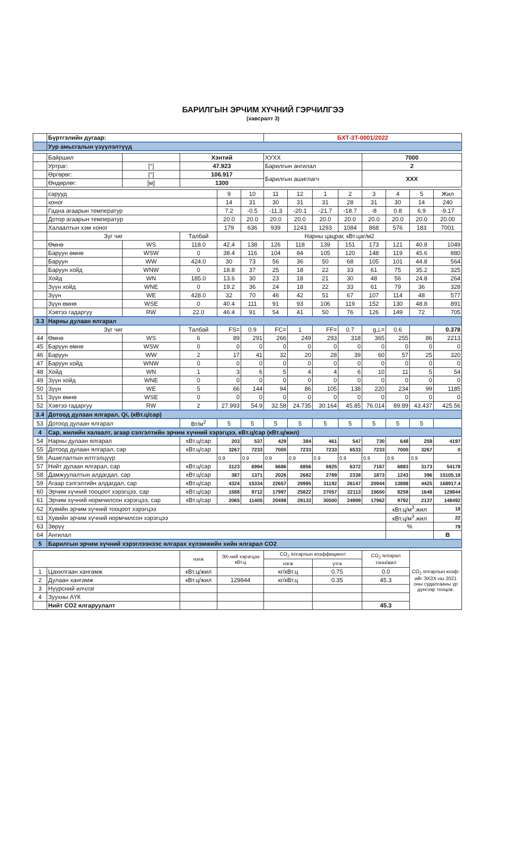БАРИЛГЫН ЭРЧИМ ХҮЧНИЙ ГЭРЧИЛГЭЭ
(хавсралт 3)
| | Бүртгэлийн дугаар: | | | | | БХТ-3Т-0001/2022 | | | | | | | |
| | Уур амьсгалын үзүүлэлтүүд | | | | | | | | | | | | |
| | Байршил | | Хэнтий | | | ХУХХ | | | | 7000 | | | |
| | Уртраг: | [°] | 47.923 | | | Барилгын ангилал | | | | 2 | | | |
| | Өргөрөг: | [°] | 106.917 | | | Барилгын ашиглагч | | | | XXX | | | |
| | Өндөрлөг: | [м] | 1300 | | | | | | | | | | |
| | сарууд | | | 9 | 10 | 11 | 12 | 1 | 2 | 3 | 4 | 5 | Жил |
| | хоног | | | 14 | 31 | 30 | 31 | 31 | 28 | 31 | 30 | 14 | 240 |
| | Гадна агаарын температур | | | 7.2 | -0.5 | -11.3 | -20.1 | -21.7 | -18.7 | -8 | 0.8 | 6.9 | -9.17 |
| | Дотор агаарын температур | | | 20.0 | 20.0 | 20.0 | 20.0 | 20.0 | 20.0 | 20.0 | 20.0 | 20.0 | 20.00 |
| | Халаалтын хэм хоног | | | 179 | 636 | 939 | 1243 | 1293 | 1084 | 868 | 576 | 183 | 7001 |
| | Зүг чиг | | Талбай | Нарны цацраг, кВт.цаг/м2 | | | | | | | | | |
| | Өмнө | WS | 118.0 | 42.4 | 138 | 126 | 118 | 139 | 151 | 173 | 121 | 40.8 | 1049 |
| | Баруун өмнө | WSW | 0 | 38.4 | 116 | 104 | 84 | 105 | 120 | 148 | 119 | 45.6 | 880 |
| | Баруун | WW | 424.0 | 30 | 73 | 56 | 36 | 50 | 68 | 105 | 101 | 44.8 | 564 |
| | Баруун хойд | WNW | 0 | 18.8 | 37 | 25 | 18 | 22 | 33 | 61 | 75 | 35.2 | 325 |
| | Хойд | WN | 185.0 | 13.6 | 30 | 23 | 18 | 21 | 30 | 48 | 56 | 24.8 | 264 |
| | Зүүн хойд | WNE | 0 | 19.2 | 36 | 24 | 18 | 22 | 33 | 61 | 79 | 36 | 328 |
| | Зүүн | WE | 428.0 | 32 | 70 | 46 | 42 | 51 | 67 | 107 | 114 | 48 | 577 |
| | Зүүн өмнө | WSE | 0 | 40.4 | 111 | 91 | 93 | 106 | 119 | 152 | 130 | 48.8 | 891 |
| | Хэвтээ гадаргуу | RW | 22.0 | 46.4 | 91 | 54 | 41 | 50 | 76 | 126 | 149 | 72 | 705 |
| 3.3 | Нарны дулаан ялгарал | | | | | | | | | | | | |
| | Зүг чиг | | Талбай | FS= | 0.9 | FC= | 1 | FF= | 0.7 | g⊥= | 0.6 | | 0.378 |
| 44 | Өмнө | WS | 6 | 89 | 291 | 266 | 249 | 293 | 318 | 365 | 255 | 86 | 2213 |
| 45 | Баруун өмнө | WSW | 0 | 0 | 0 | 0 | 0 | 0 | 0 | 0 | 0 | 0 | 0 |
| 46 | Баруун | WW | 2 | 17 | 41 | 32 | 20 | 28 | 39 | 60 | 57 | 25 | 320 |
| 47 | Баруун хойд | WNW | 0 | 0 | 0 | 0 | 0 | 0 | 0 | 0 | 0 | 0 | 0 |
| 48 | Хойд | WN | 1 | 3 | 6 | 5 | 4 | 4 | 6 | 10 | 11 | 5 | 54 |
| 49 | Зүүн хойд | WNE | 0 | 0 | 0 | 0 | 0 | 0 | 0 | 0 | 0 | 0 | 0 |
| 50 | Зүүн | WE | 5 | 66 | 144 | 94 | 86 | 105 | 138 | 220 | 234 | 99 | 1185 |
| 51 | Зүүн өмнө | WSE | 0 | 0 | 0 | 0 | 0 | 0 | 0 | 0 | 0 | 0 | 0 |
| 52 | Хэвтээ гадаргуу | RW | 2 | 27.993 | 54.9 | 32.58 | 24.735 | 30.164 | 45.85 | 76.014 | 89.89 | 43.437 | 425.56 |
| 3.4 | Дотоод дулаан ялгарал, Qi, (кВт.ц/сар) | | | | | | | | | | | | |
| 53 | Дотоод дулаан ялгарал | | Вт/м<sup>2</sup> | 5 | 5 | 5 | 5 | 5 | 5 | 5 | 5 | 5 | |
| 4 | Сар, жилийн халаалт, агаар сэлгэлтийн эрчим хүчний хэрэгцээ, кВт.ц/сар (кВт.ц/жил) | | | | | | | | | | | | |
| 54 | Нарны дулаан ялгарал | | кВт.ц/сар | 203 | 537 | 429 | 384 | 461 | 547 | 730 | 648 | 259 | 4197 |
| 55 | Дотоод дулаан ялгарал, сар | | кВт.ц/сар | 3267 | 7233 | 7000 | 7233 | 7233 | 6533 | 7233 | 7000 | 3267 | 0 |
| 56 | Ашиглалтын илтгэлцүүр | | | 0.9 | 0.9 | 0.9 | 0.9 | 0.9 | 0.9 | 0.9 | 0.9 | 0.9 | |
| 57 | Нийт дулаан ялгарал, сар | | кВт.ц/сар | 3123 | 6994 | 6686 | 6856 | 6925 | 6372 | 7167 | 6883 | 3173 | 54178 |
| 58 | Дамжуулалтын алдагдал, сар | | кВт.ц/сар | 387 | 1371 | 2026 | 2682 | 2789 | 2338 | 1873 | 1243 | 396 | 15105.18 |
| 59 | Агаар сэлгэлтийн алдагдал, сар | | кВт.ц/сар | 4324 | 15334 | 22657 | 29995 | 31192 | 26147 | 20944 | 13898 | 4425 | 168917.4 |
| 60 | Эрчим хүчний тооцоот хэрэгцээ, сар | | кВт.ц/сар | 1588 | 9712 | 17997 | 25822 | 27057 | 22113 | 15650 | 8258 | 1648 | 129844 |
| 61 | Эрчим хүчний нормчилсон хэрэгцээ, сар | | кВт.ц/сар | 2065 | 11405 | 20498 | 29133 | 30500 | 24999 | 17962 | 9792 | 2137 | 148492 |
| 62 | Хувийн эрчим хүчний тооцоот хэрэгцээ | | | | | | | | | | кВт.ц/м<sup>3</sup>.жил | | 18 |
| 63 | Хувийн эрчим хүчний нормчилсон хэрэгцээ | | | | | | | | | | кВт.ц/м<sup>3</sup>.жил | | 22 |
| 63 | Зөрүү | | | | | | | | | | % | | 79 |
| 64 | Ангилал | | | | | | | | | | | | B |
| 5 | Барилгын эрчим хүчний хэрэглээнээс ялгарах хүлэмжийн хийн ялгарал CO2 | | | | | | | | | | | | |
| | | | нэгж | ЭХ-ний хэрэгцээ кВт.ц | | CO<sub>2</sub> ялгарлын коэффициент | | | | CO<sub>2</sub> ялгарал тонн/жил | | CO<sub>2</sub> ялгарлын коэф-ийг ЭХЗХ-ны 2021 оны судалгааны үр дүнгээр тооцов. | |
| | | | | | | нэгж | | утга | | | | | |
| 1 | Цахилгаан хангамж | | кВт.ц/жил | | | кг/кВт.ц | | 0.75 | | 0.0 | | | |
| 2 | Дулаан хангамж | | кВт.ц/жил | 129844 | | кг/кВт.ц | | 0.35 | | 45.3 | | | |
| 3 | Нүүрсний илчлэг | | | | | | | | | | | | |
| 4 | Зуухны АҮК | | | | | | | | | | | | |
| | Нийт CO2 ялгаруулалт | | | | | | | | | 45.3 | | | |